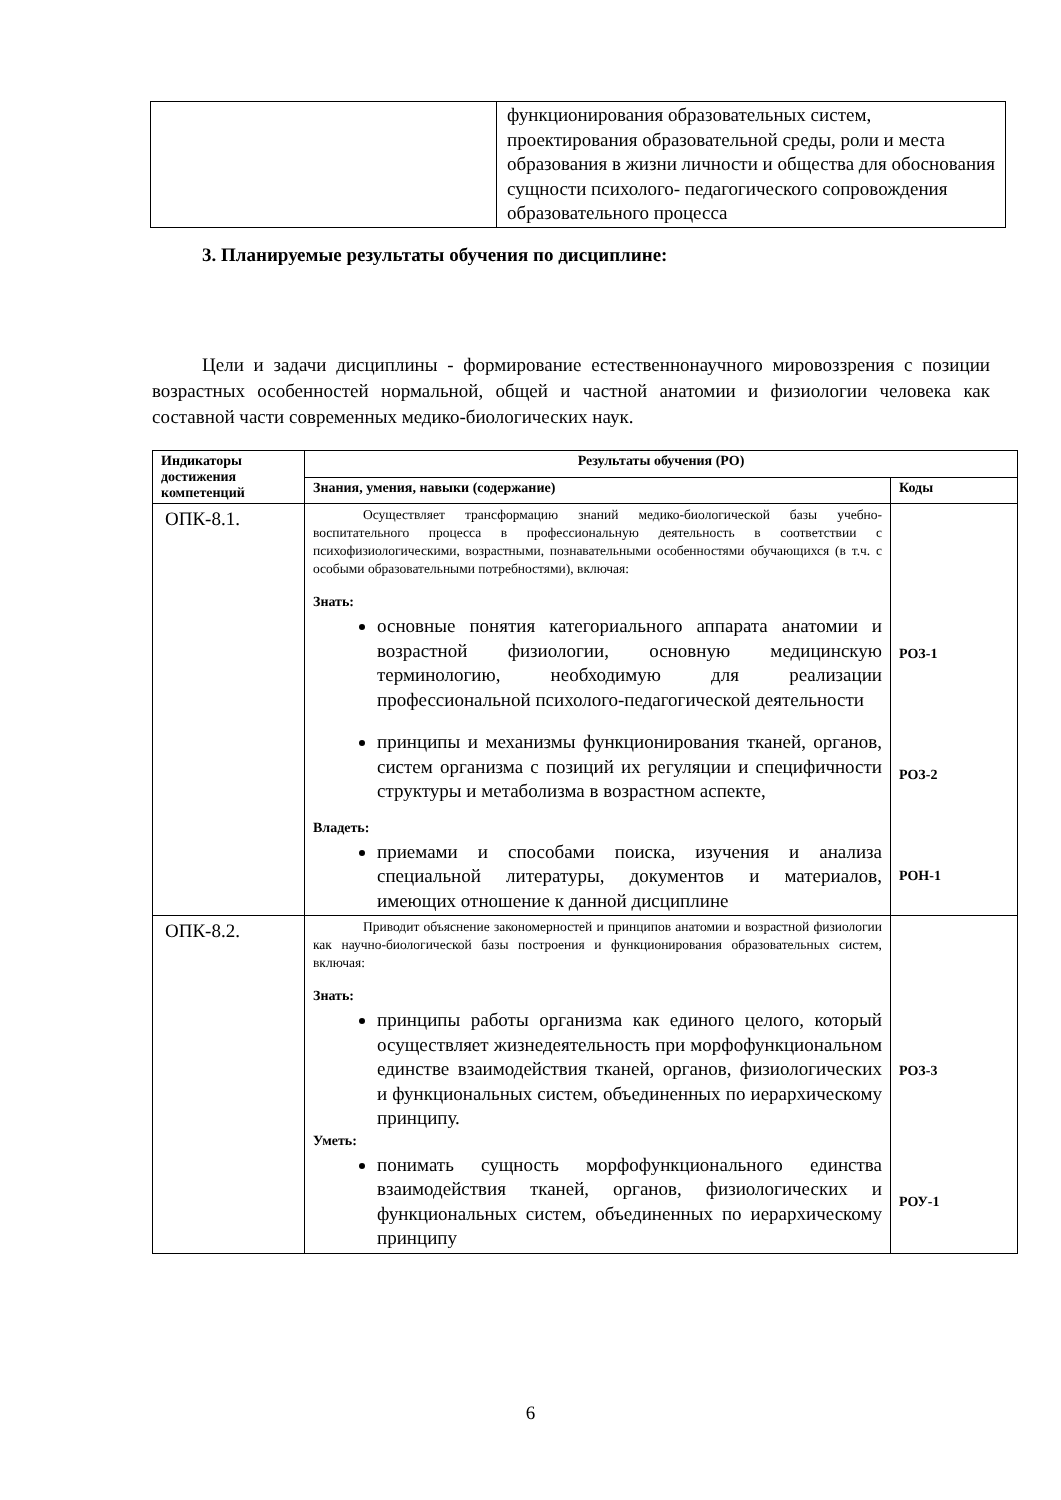| | функционирования образовательных систем, проектирования образовательной среды, роли и места образования в жизни личности и общества для обоснования сущности психолого- педагогического сопровождения образовательного процесса |
3. Планируемые результаты обучения по дисциплине:
Цели и задачи дисциплины - формирование естественнонаучного мировоззрения с позиции возрастных особенностей нормальной, общей и частной анатомии и физиологии человека как составной части современных медико-биологических наук.
| Индикаторы достижения компетенций | Результаты обучения (РО) | |
| --- | --- | --- |
| | Знания, умения, навыки (содержание) | Коды |
| ОПК-8.1. | Осуществляет трансформацию знаний медико-биологической базы учебно-воспитательного процесса в профессиональную деятельность в соответствии с психофизиологическими, возрастными, познавательными особенностями обучающихся (в т.ч. с особыми образовательными потребностями), включая: Знать: основные понятия категориального аппарата анатомии и возрастной физиологии, основную медицинскую терминологию, необходимую для реализации профессиональной психолого-педагогической деятельности принципы и механизмы функционирования тканей, органов, систем организма с позиций их регуляции и специфичности структуры и метаболизма в возрастном аспекте, Владеть: приемами и способами поиска, изучения и анализа специальной литературы, документов и материалов, имеющих отношение к данной дисциплине | РОЗ-1 РОЗ-2 РОН-1 |
| ОПК-8.2. | Приводит объяснение закономерностей и принципов анатомии и возрастной физиологии как научно-биологической базы построения и функционирования образовательных систем, включая: Знать: принципы работы организма как единого целого, который осуществляет жизнедеятельность при морфофункциональном единстве взаимодействия тканей, органов, физиологических и функциональных систем, объединенных по иерархическому принципу. Уметь: понимать сущность морфофункционального единства взаимодействия тканей, органов, физиологических и функциональных систем, объединенных по иерархическому принципу | РОЗ-3 РОУ-1 |
6